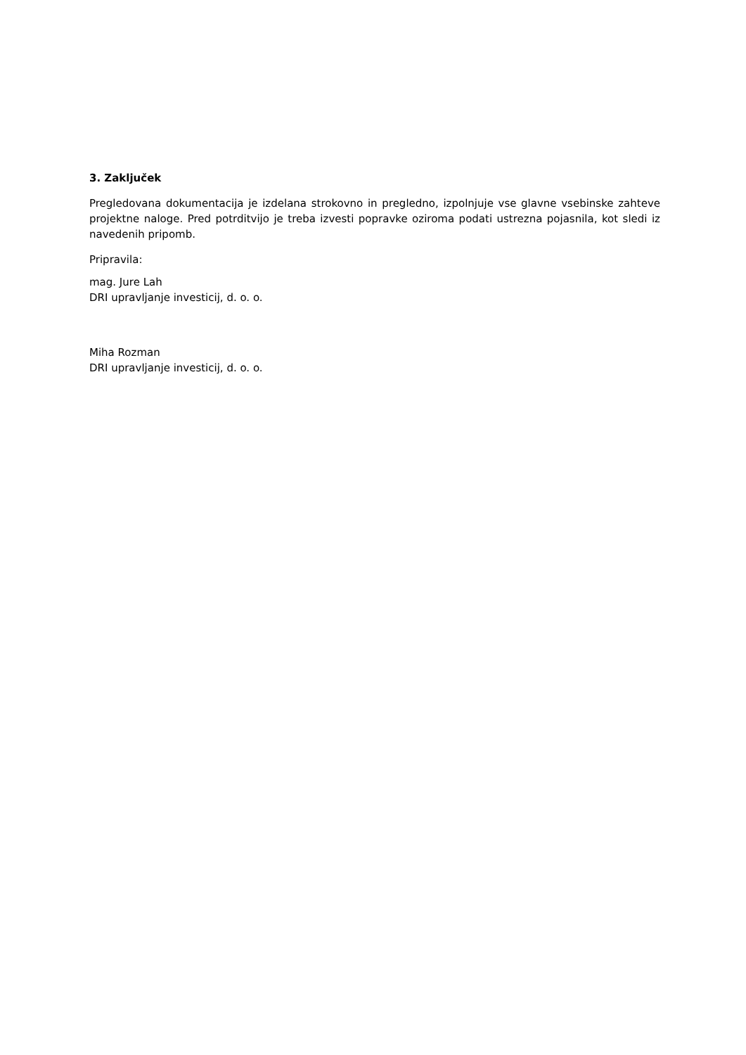3. Zaključek
Pregledovana dokumentacija je izdelana strokovno in pregledno, izpolnjuje vse glavne vsebinske zahteve projektne naloge. Pred potrditvijo je treba izvesti popravke oziroma podati ustrezna pojasnila, kot sledi iz navedenih pripomb.
Pripravila:
mag. Jure Lah
DRI upravljanje investicij, d. o. o.
Miha Rozman
DRI upravljanje investicij, d. o. o.